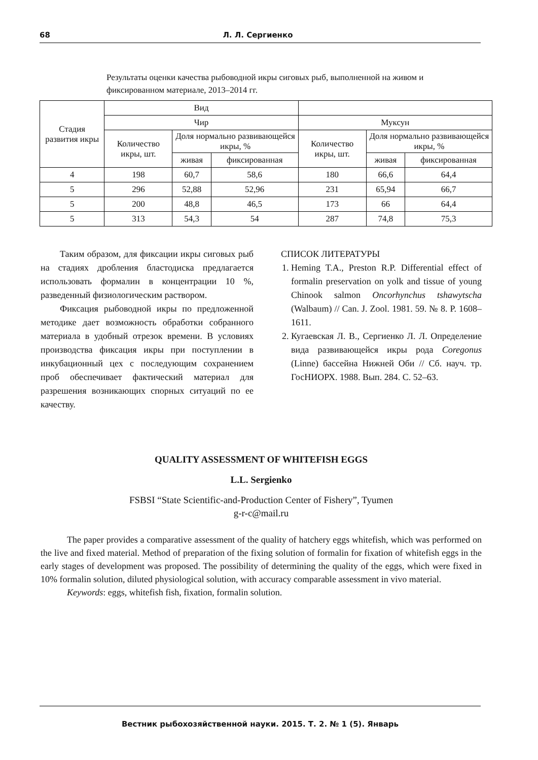68 Л. Л. Сергиенко
Результаты оценки качества рыбоводной икры сиговых рыб, выполненной на живом и фиксированном материале, 2013–2014 гг.
| Стадия развития икры | Вид | | | | | |
| --- | --- | --- | --- | --- | --- | --- |
| | Чир | | | Муксун | | |
| | Количество икры, шт. | Доля нормально развивающейся икры, % | | Количество икры, шт. | Доля нормально развивающейся икры, % | |
| | | живая | фиксированная | | живая | фиксированная |
| 4 | 198 | 60,7 | 58,6 | 180 | 66,6 | 64,4 |
| 5 | 296 | 52,88 | 52,96 | 231 | 65,94 | 66,7 |
| 5 | 200 | 48,8 | 46,5 | 173 | 66 | 64,4 |
| 5 | 313 | 54,3 | 54 | 287 | 74,8 | 75,3 |
Таким образом, для фиксации икры сиговых рыб на стадиях дробления бластодиска предлагается использовать формалин в концентрации 10 %, разведенный физиологическим раствором.
Фиксация рыбоводной икры по предложенной методике дает возможность обработки собранного материала в удобный отрезок времени. В условиях производства фиксация икры при поступлении в инкубационный цех с последующим сохранением проб обеспечивает фактический материал для разрешения возникающих спорных ситуаций по ее качеству.
СПИСОК ЛИТЕРАТУРЫ
1. Heming T.A., Preston R.P. Differential effect of formalin preservation on yolk and tissue of young Chinook salmon Oncorhynchus tshawytscha (Walbaum) // Can. J. Zool. 1981. 59. № 8. P. 1608–1611.
2. Кугаевская Л. В., Сергиенко Л. Л. Определение вида развивающейся икры рода Coregonus (Linne) бассейна Нижней Оби // Сб. науч. тр. ГосНИОРХ. 1988. Вып. 284. С. 52–63.
QUALITY ASSESSMENT OF WHITEFISH EGGS
L.L. Sergienko
FSBSI “State Scientific-and-Production Center of Fishery”, Tyumen
g-r-c@mail.ru
The paper provides a comparative assessment of the quality of hatchery eggs whitefish, which was performed on the live and fixed material. Method of preparation of the fixing solution of formalin for fixation of whitefish eggs in the early stages of development was proposed. The possibility of determining the quality of the eggs, which were fixed in 10% formalin solution, diluted physiological solution, with accuracy comparable assessment in vivo material.
Keywords: eggs, whitefish fish, fixation, formalin solution.
Вестник рыбохозяйственной науки. 2015. Т. 2. № 1 (5). Январь